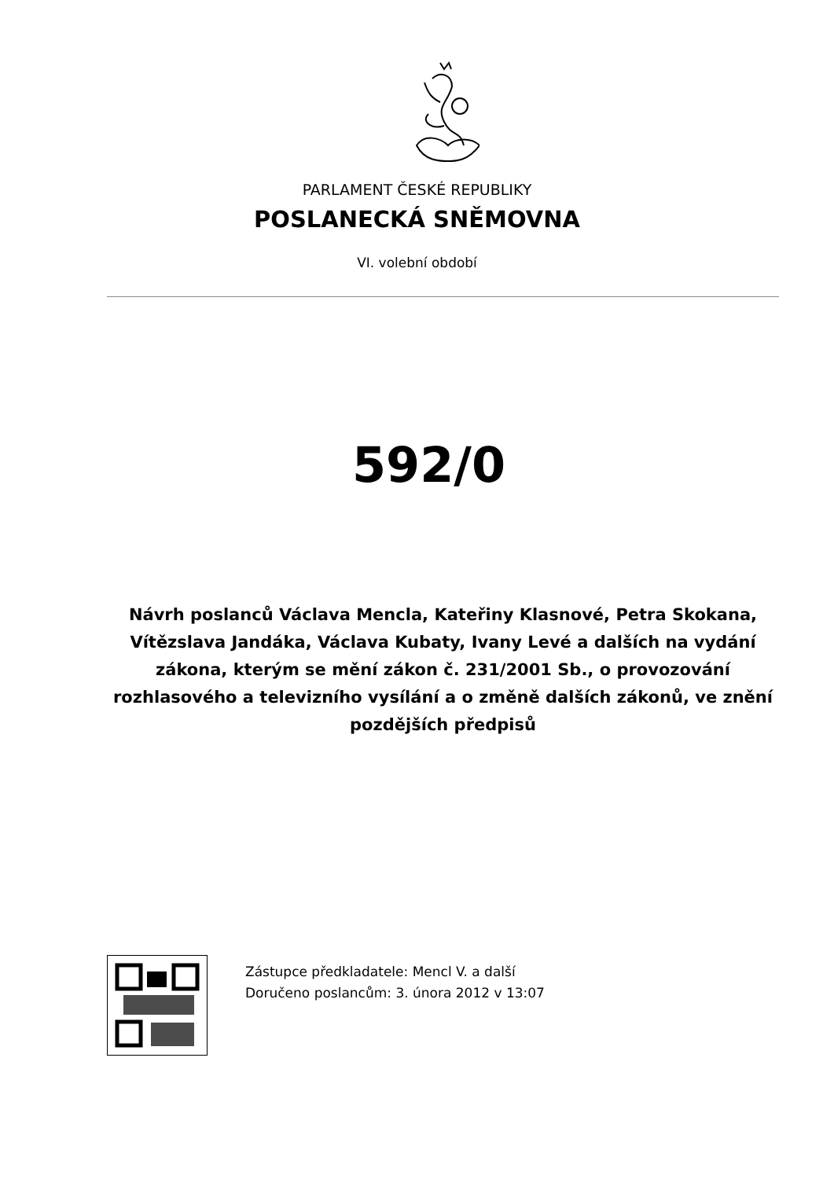PARLAMENT ČESKÉ REPUBLIKY
POSLANECKÁ SNĚMOVNA
VI. volební období
592/0
Návrh poslanců Václava Mencla, Kateřiny Klasnové, Petra Skokana, Vítězslava Jandáka, Václava Kubaty, Ivany Levé a dalších na vydání zákona, kterým se mění zákon č. 231/2001 Sb., o provozování rozhlasového a televizního vysílání a o změně dalších zákonů, ve znění pozdějších předpisů
Zástupce předkladatele: Mencl V. a další
Doručeno poslancům: 3. února 2012 v 13:07